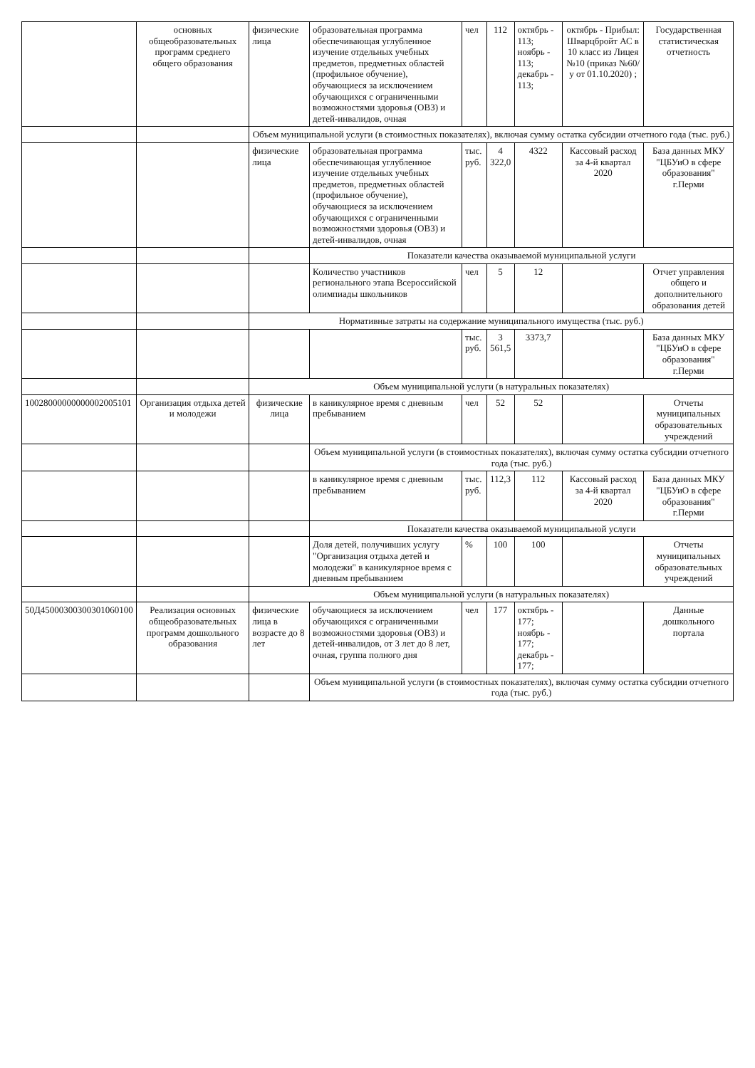| | основных общеобразовательных программ среднего общего образования | физические лица | образовательная программа обеспечивающая углубленное изучение отдельных учебных предметов, предметных областей (профильное обучение), обучающиеся за исключением обучающихся с ограниченными возможностями здоровья (ОВЗ) и детей-инвалидов, очная | чел | 112 | октябрь - 113; ноябрь - 113; декабрь - 113; | октябрь - Прибыл: Шварцбройт АС в 10 класс из Лицея №10 (приказ №60/у от 01.10.2020) ; | Государственная статистическая отчетность |
| | | Объем муниципальной услуги (в стоимостных показателях), включая сумму остатка субсидии отчетного года (тыс. руб.) | | | | | | |
| | | физические лица | образовательная программа обеспечивающая углубленное изучение отдельных учебных предметов, предметных областей (профильное обучение), обучающиеся за исключением обучающихся с ограниченными возможностями здоровья (ОВЗ) и детей-инвалидов, очная | тыс. руб. | 4 322,0 | 4322 | Кассовый расход за 4-й квартал 2020 | База данных МКУ "ЦБУиО в сфере образования" г.Перми |
| | | | Показатели качества оказываемой муниципальной услуги | | | | | |
| | | | Количество участников регионального этапа Всероссийской олимпиады школьников | чел | 5 | 12 | | Отчет управления общего и дополнительного образования детей |
| | | Нормативные затраты на содержание муниципального имущества (тыс. руб.) | | | | | | |
| | | | | тыс. руб. | 3 561,5 | 3373,7 | | База данных МКУ "ЦБУиО в сфере образования" г.Перми |
| | | Объем муниципальной услуги (в натуральных показателях) | | | | | | |
| 10028000000000002005101 | Организация отдыха детей и молодежи | физические лица | в каникулярное время с дневным пребыванием | чел | 52 | 52 | | Отчеты муниципальных образовательных учреждений |
| | | | Объем муниципальной услуги (в стоимостных показателях), включая сумму остатка субсидии отчетного года (тыс. руб.) | | | | | |
| | | | в каникулярное время с дневным пребыванием | тыс. руб. | 112,3 | 112 | Кассовый расход за 4-й квартал 2020 | База данных МКУ "ЦБУиО в сфере образования" г.Перми |
| | | | Показатели качества оказываемой муниципальной услуги | | | | | |
| | | | Доля детей, получивших услугу "Организация отдыха детей и молодежи" в каникулярное время с дневным пребыванием | % | 100 | 100 | | Отчеты муниципальных образовательных учреждений |
| | | Объем муниципальной услуги (в натуральных показателях) | | | | | | |
| 50Д45000300300301060100 | Реализация основных общеобразовательных программ дошкольного образования | физические лица в возрасте до 8 лет | обучающиеся за исключением обучающихся с ограниченными возможностями здоровья (ОВЗ) и детей-инвалидов, от 3 лет до 8 лет, очная, группа полного дня | чел | 177 | октябрь - 177; ноябрь - 177; декабрь - 177; | | Данные дошкольного портала |
| | | | Объем муниципальной услуги (в стоимостных показателях), включая сумму остатка субсидии отчетного года (тыс. руб.) | | | | | |